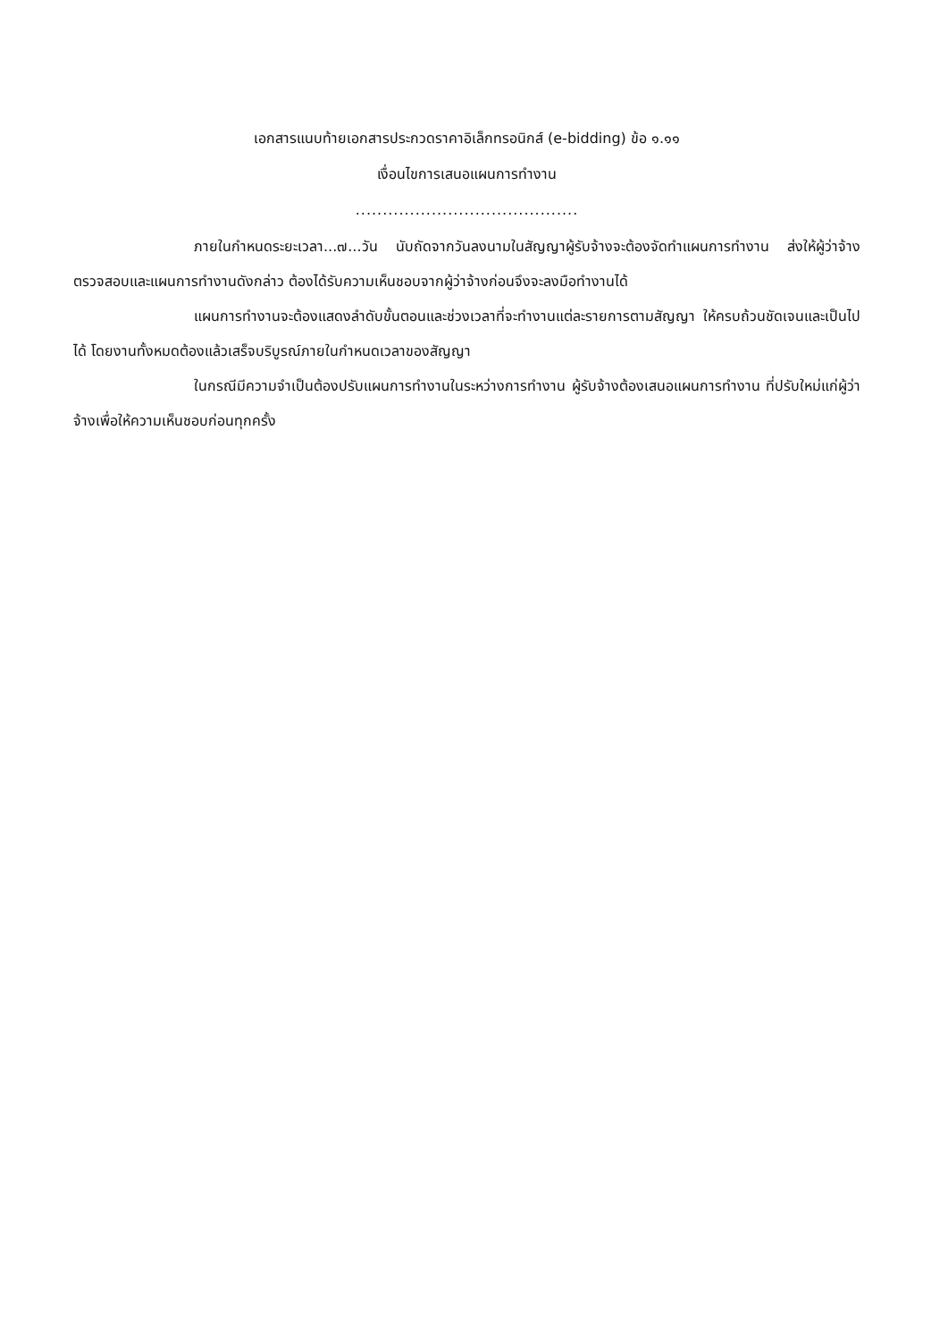เอกสารแนบท้ายเอกสารประกวดราคาอิเล็กทรอนิกส์ (e-bidding) ข้อ ๑.๑๑
เงื่อนไขการเสนอแผนการทำงาน
.........................................
ภายในกำหนดระยะเวลา...๗...วัน นับถัดจากวันลงนามในสัญญาผู้รับจ้างจะต้องจัดทำแผนการทำงาน ส่งให้ผู้ว่าจ้างตรวจสอบและแผนการทำงานดังกล่าว ต้องได้รับความเห็นชอบจากผู้ว่าจ้างก่อนจึงจะลงมือทำงานได้
แผนการทำงานจะต้องแสดงลำดับขั้นตอนและช่วงเวลาที่จะทำงานแต่ละรายการตามสัญญา ให้ครบถ้วนชัดเจนและเป็นไปได้ โดยงานทั้งหมดต้องแล้วเสร็จบริบูรณ์ภายในกำหนดเวลาของสัญญา
ในกรณีมีความจำเป็นต้องปรับแผนการทำงานในระหว่างการทำงาน ผู้รับจ้างต้องเสนอแผนการทำงาน ที่ปรับใหม่แก่ผู้ว่าจ้างเพื่อให้ความเห็นชอบก่อนทุกครั้ง